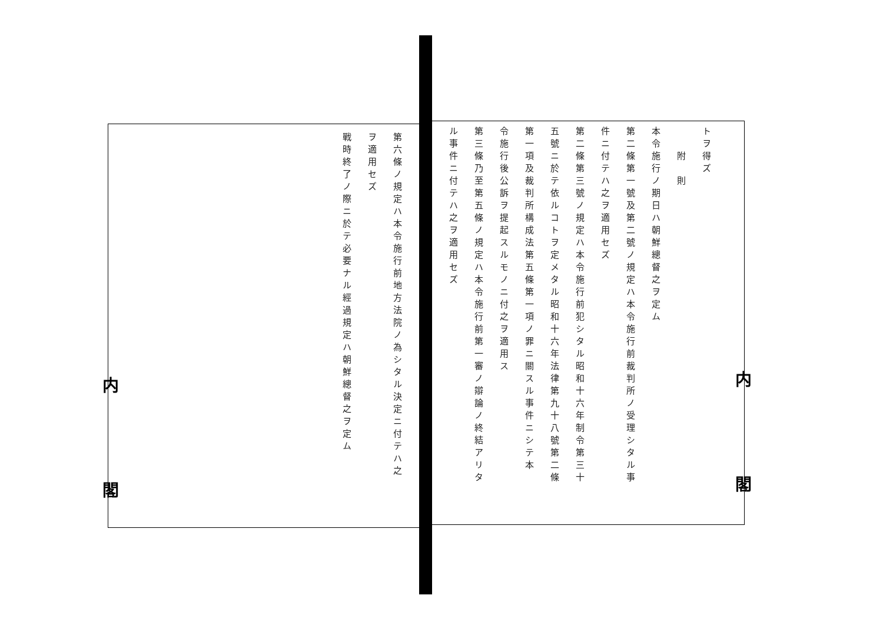内閣
内閣
トヲ得ズ
　　附　則
本令施行ノ期日ハ朝鮮總督之ヲ定ム
第二條第一號及第二號ノ規定ハ本令施行前裁判所ノ受理シタル事
件ニ付テハ之ヲ適用セズ
第二條第三號ノ規定ハ本令施行前犯シタル昭和十六年制令第三十
五號ニ於テ依ルコトヲ定メタル昭和十六年法律第九十八號第二條
第一項及裁判所構成法第五條第一項ノ罪ニ關スル事件ニシテ本
令施行後公訴ヲ提起スルモノニ付之ヲ適用ス
第三條乃至第五條ノ規定ハ本令施行前第一審ノ辯論ノ終結アリタ
ル事件ニ付テハ之ヲ適用セズ
第六條ノ規定ハ本令施行前地方法院ノ為シタル決定ニ付テハ之
ヲ適用セズ
戰時終了ノ際ニ於テ必要ナル經過規定ハ朝鮮總督之ヲ定ム